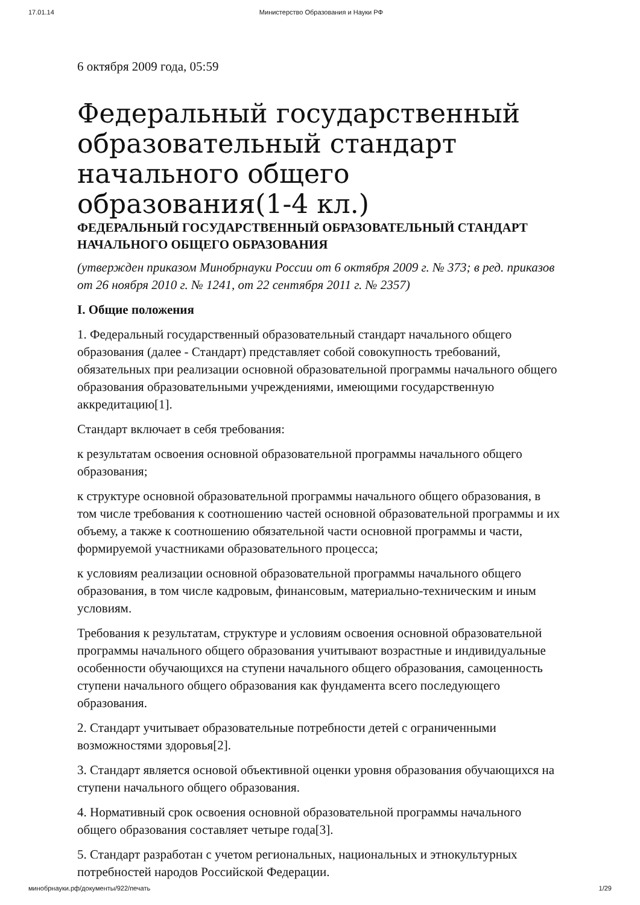17.01.14 Министерство Образования и Науки РФ
6 октября 2009 года, 05:59
Федеральный государственный образовательный стандарт начального общего образования(1-4 кл.)
ФЕДЕРАЛЬНЫЙ ГОСУДАРСТВЕННЫЙ ОБРАЗОВАТЕЛЬНЫЙ СТАНДАРТ НАЧАЛЬНОГО ОБЩЕГО ОБРАЗОВАНИЯ
(утвержден приказом Минобрнауки России от 6 октября 2009 г. № 373; в ред. приказов от 26 ноября 2010 г. № 1241, от 22 сентября 2011 г. № 2357)
I. Общие положения
1. Федеральный государственный образовательный стандарт начального общего образования (далее - Стандарт) представляет собой совокупность требований, обязательных при реализации основной образовательной программы начального общего образования образовательными учреждениями, имеющими государственную аккредитацию[1].
Стандарт включает в себя требования:
к результатам освоения основной образовательной программы начального общего образования;
к структуре основной образовательной программы начального общего образования, в том числе требования к соотношению частей основной образовательной программы и их объему, а также к соотношению обязательной части основной программы и части, формируемой участниками образовательного процесса;
к условиям реализации основной образовательной программы начального общего образования, в том числе кадровым, финансовым, материально-техническим и иным условиям.
Требования к результатам, структуре и условиям освоения основной образовательной программы начального общего образования учитывают возрастные и индивидуальные особенности обучающихся на ступени начального общего образования, самоценность ступени начального общего образования как фундамента всего последующего образования.
2. Стандарт учитывает образовательные потребности детей с ограниченными возможностями здоровья[2].
3. Стандарт является основой объективной оценки уровня образования обучающихся на ступени начального общего образования.
4. Нормативный срок освоения основной образовательной программы начального общего образования составляет четыре года[3].
5. Стандарт разработан с учетом региональных, национальных и этнокультурных потребностей народов Российской Федерации.
минобрнауки.рф/документы/922/печать 1/29